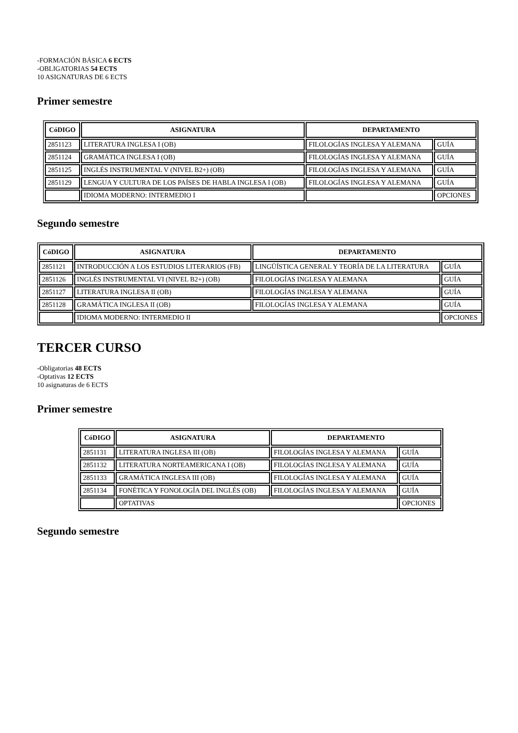-FORMACIÓN BÁSICA 6 ECTS
-OBLIGATORIAS 54 ECTS
10 ASIGNATURAS DE 6 ECTS
Primer semestre
| CóDIGO | ASIGNATURA | DEPARTAMENTO | |
| --- | --- | --- | --- |
| 2851123 | LITERATURA INGLESA I (OB) | FILOLOGÍAS INGLESA Y ALEMANA | GUÍA |
| 2851124 | GRAMÁTICA INGLESA I (OB) | FILOLOGÍAS INGLESA Y ALEMANA | GUÍA |
| 2851125 | INGLÉS INSTRUMENTAL V (NIVEL B2+) (OB) | FILOLOGÍAS INGLESA Y ALEMANA | GUÍA |
| 2851129 | LENGUA Y CULTURA DE LOS PAÍSES DE HABLA INGLESA I (OB) | FILOLOGÍAS INGLESA Y ALEMANA | GUÍA |
| | IDIOMA MODERNO: INTERMEDIO I | | OPCIONES |
Segundo semestre
| CóDIGO | ASIGNATURA | DEPARTAMENTO | |
| --- | --- | --- | --- |
| 2851121 | INTRODUCCIÓN A LOS ESTUDIOS LITERARIOS (FB) | LINGÜÍSTICA GENERAL Y TEORÍA DE LA LITERATURA | GUÍA |
| 2851126 | INGLÉS INSTRUMENTAL VI (NIVEL B2+) (OB) | FILOLOGÍAS INGLESA Y ALEMANA | GUÍA |
| 2851127 | LITERATURA INGLESA II (OB) | FILOLOGÍAS INGLESA Y ALEMANA | GUÍA |
| 2851128 | GRAMÁTICA INGLESA II (OB) | FILOLOGÍAS INGLESA Y ALEMANA | GUÍA |
| | IDIOMA MODERNO: INTERMEDIO II | | OPCIONES |
TERCER CURSO
-Obligatorias 48 ECTS
-Optativas 12 ECTS
10 asignaturas de 6 ECTS
Primer semestre
| CóDIGO | ASIGNATURA | DEPARTAMENTO | |
| --- | --- | --- | --- |
| 2851131 | LITERATURA INGLESA III (OB) | FILOLOGÍAS INGLESA Y ALEMANA | GUÍA |
| 2851132 | LITERATURA NORTEAMERICANA I (OB) | FILOLOGÍAS INGLESA Y ALEMANA | GUÍA |
| 2851133 | GRAMÁTICA INGLESA III (OB) | FILOLOGÍAS INGLESA Y ALEMANA | GUÍA |
| 2851134 | FONÉTICA Y FONOLOGÍA DEL INGLÉS (OB) | FILOLOGÍAS INGLESA Y ALEMANA | GUÍA |
| | OPTATIVAS | | OPCIONES |
Segundo semestre